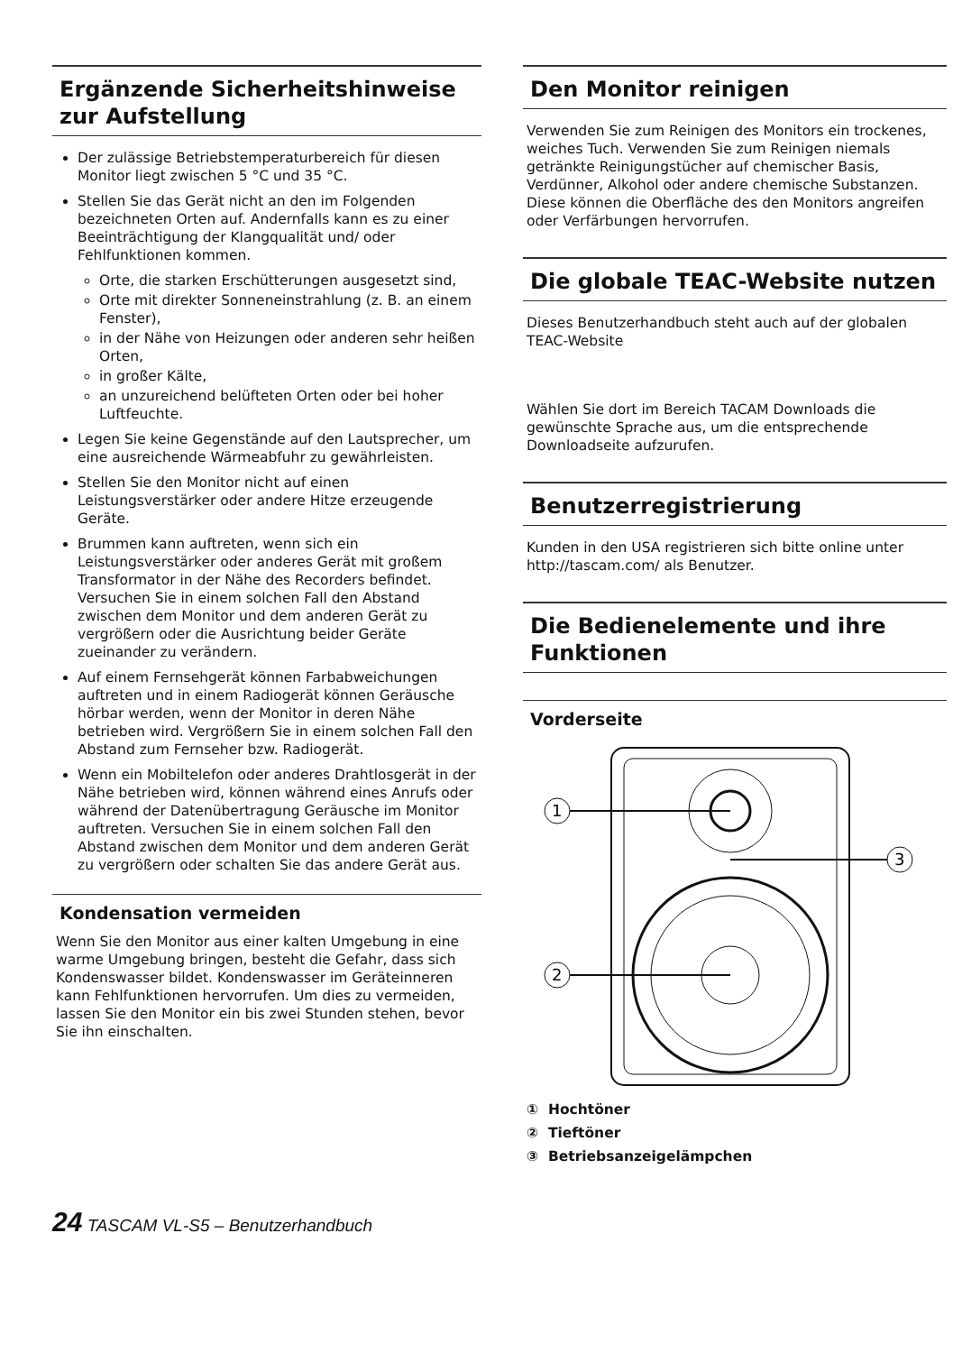Ergänzende Sicherheitshinweise zur Aufstellung
Der zulässige Betriebstemperaturbereich für diesen Monitor liegt zwischen 5 °C und 35 °C.
Stellen Sie das Gerät nicht an den im Folgenden bezeichneten Orten auf. Andernfalls kann es zu einer Beeinträchtigung der Klangqualität und/ oder Fehlfunktionen kommen.
Orte, die starken Erschütterungen ausgesetzt sind,
Orte mit direkter Sonneneinstrahlung (z. B. an einem Fenster),
in der Nähe von Heizungen oder anderen sehr heißen Orten,
in großer Kälte,
an unzureichend belüfteten Orten oder bei hoher Luftfeuchte.
Legen Sie keine Gegenstände auf den Lautsprecher, um eine ausreichende Wärmeabfuhr zu gewährleisten.
Stellen Sie den Monitor nicht auf einen Leistungsverstärker oder andere Hitze erzeugende Geräte.
Brummen kann auftreten, wenn sich ein Leistungsverstärker oder anderes Gerät mit großem Transformator in der Nähe des Recorders befindet. Versuchen Sie in einem solchen Fall den Abstand zwischen dem Monitor und dem anderen Gerät zu vergrößern oder die Ausrichtung beider Geräte zueinander zu verändern.
Auf einem Fernsehgerät können Farbabweichungen auftreten und in einem Radiogerät können Geräusche hörbar werden, wenn der Monitor in deren Nähe betrieben wird. Vergrößern Sie in einem solchen Fall den Abstand zum Fernseher bzw. Radiogerät.
Wenn ein Mobiltelefon oder anderes Drahtlosgerät in der Nähe betrieben wird, können während eines Anrufs oder während der Datenübertragung Geräusche im Monitor auftreten. Versuchen Sie in einem solchen Fall den Abstand zwischen dem Monitor und dem anderen Gerät zu vergrößern oder schalten Sie das andere Gerät aus.
Kondensation vermeiden
Wenn Sie den Monitor aus einer kalten Umgebung in eine warme Umgebung bringen, besteht die Gefahr, dass sich Kondenswasser bildet. Kondenswasser im Geräteinneren kann Fehlfunktionen hervorrufen. Um dies zu vermeiden, lassen Sie den Monitor ein bis zwei Stunden stehen, bevor Sie ihn einschalten.
Den Monitor reinigen
Verwenden Sie zum Reinigen des Monitors ein trockenes, weiches Tuch. Verwenden Sie zum Reinigen niemals getränkte Reinigungstücher auf chemischer Basis, Verdünner, Alkohol oder andere chemische Substanzen. Diese können die Oberfläche des den Monitors angreifen oder Verfärbungen hervorrufen.
Die globale TEAC-Website nutzen
Dieses Benutzerhandbuch steht auch auf der globalen TEAC-Website
Wählen Sie dort im Bereich TACAM Downloads die gewünschte Sprache aus, um die entsprechende Downloadseite aufzurufen.
Benutzerregistrierung
Kunden in den USA registrieren sich bitte online unter http://tascam.com/ als Benutzer.
Die Bedienelemente und ihre Funktionen
Vorderseite
1
2
3
① Hochtöner
② Tieftöner
③ Betriebsanzeigelämpchen
24 TASCAM VL-S5 – Benutzerhandbuch